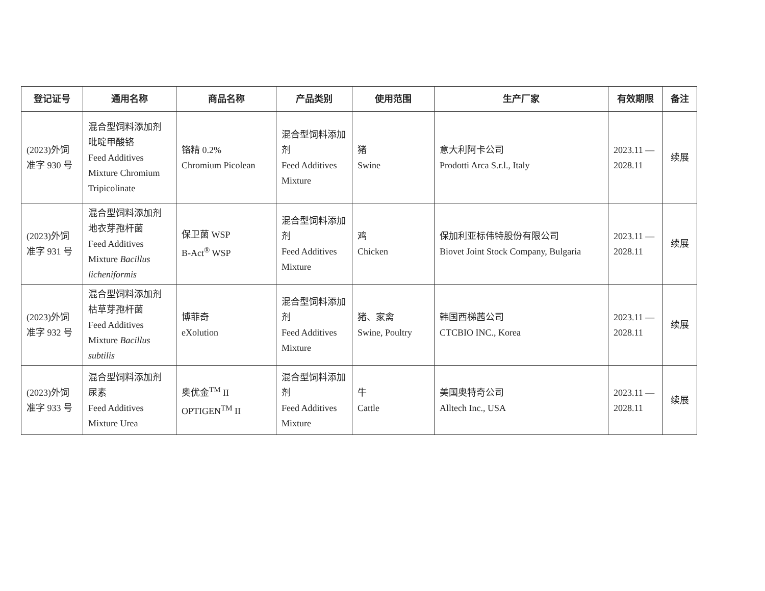| 登记证号 | 通用名称 | 商品名称 | 产品类别 | 使用范围 | 生产厂家 | 有效期限 | 备注 |
| --- | --- | --- | --- | --- | --- | --- | --- |
| (2023)外饲准字 930 号 | 混合型饲料添加剂 吡啶甲酸铬 Feed Additives Mixture Chromium Tripicolinate | 铬精 0.2% Chromium Picolean | 混合型饲料添加剂 Feed Additives Mixture | 猪 Swine | 意大利阿卡公司 Prodotti Arca S.r.l., Italy | 2023.11 — 2028.11 | 续展 |
| (2023)外饲准字 931 号 | 混合型饲料添加剂 地衣芽孢杆菌 Feed Additives Mixture Bacillus licheniformis | 保卫菌 WSP B-Act<sup>®</sup> WSP | 混合型饲料添加剂 Feed Additives Mixture | 鸡 Chicken | 保加利亚标伟特股份有限公司 Biovet Joint Stock Company, Bulgaria | 2023.11 — 2028.11 | 续展 |
| (2023)外饲准字 932 号 | 混合型饲料添加剂 枯草芽孢杆菌 Feed Additives Mixture Bacillus subtilis | 博菲奇 eXolution | 混合型饲料添加剂 Feed Additives Mixture | 猪、家禽 Swine, Poultry | 韩国西梯茜公司 CTCBIO INC., Korea | 2023.11 — 2028.11 | 续展 |
| (2023)外饲准字 933 号 | 混合型饲料添加剂 尿素 Feed Additives Mixture Urea | 奥优金<sup>TM</sup> II OPTIGEN<sup>TM</sup> II | 混合型饲料添加剂 Feed Additives Mixture | 牛 Cattle | 美国奥特奇公司 Alltech Inc., USA | 2023.11 — 2028.11 | 续展 |